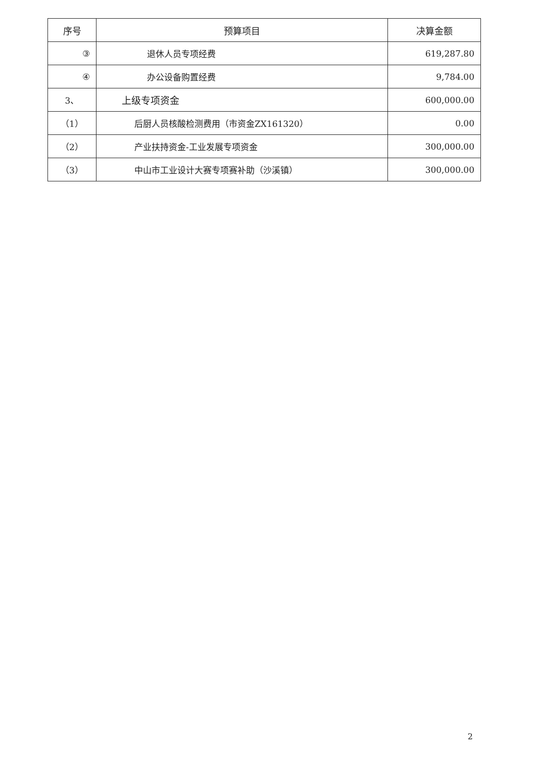| 序号 | 预算项目 | 决算金额 |
| --- | --- | --- |
| ③ | 退休人员专项经费 | 619,287.80 |
| ④ | 办公设备购置经费 | 9,784.00 |
| 3、 | 上级专项资金 | 600,000.00 |
| （1） | 后厨人员核酸检测费用（市资金ZX161320） | 0.00 |
| （2） | 产业扶持资金-工业发展专项资金 | 300,000.00 |
| （3） | 中山市工业设计大赛专项赛补助（沙溪镇） | 300,000.00 |
2